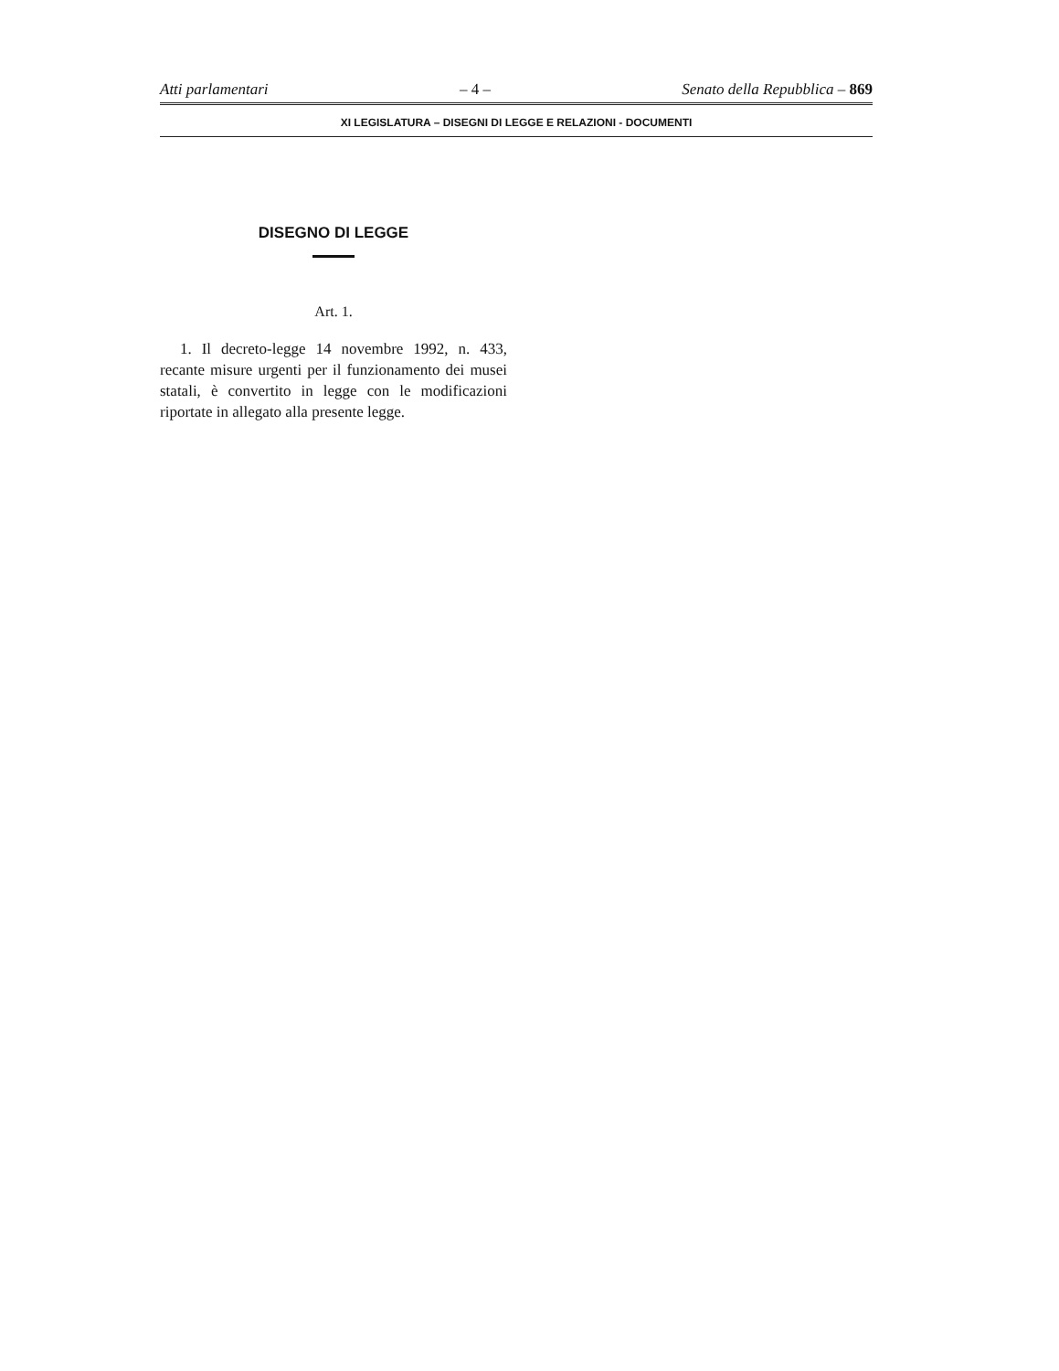Atti parlamentari – 4 – Senato della Repubblica – 869
XI LEGISLATURA – DISEGNI DI LEGGE E RELAZIONI - DOCUMENTI
DISEGNO DI LEGGE
Art. 1.
1. Il decreto-legge 14 novembre 1992, n. 433, recante misure urgenti per il funzionamento dei musei statali, è convertito in legge con le modificazioni riportate in allegato alla presente legge.